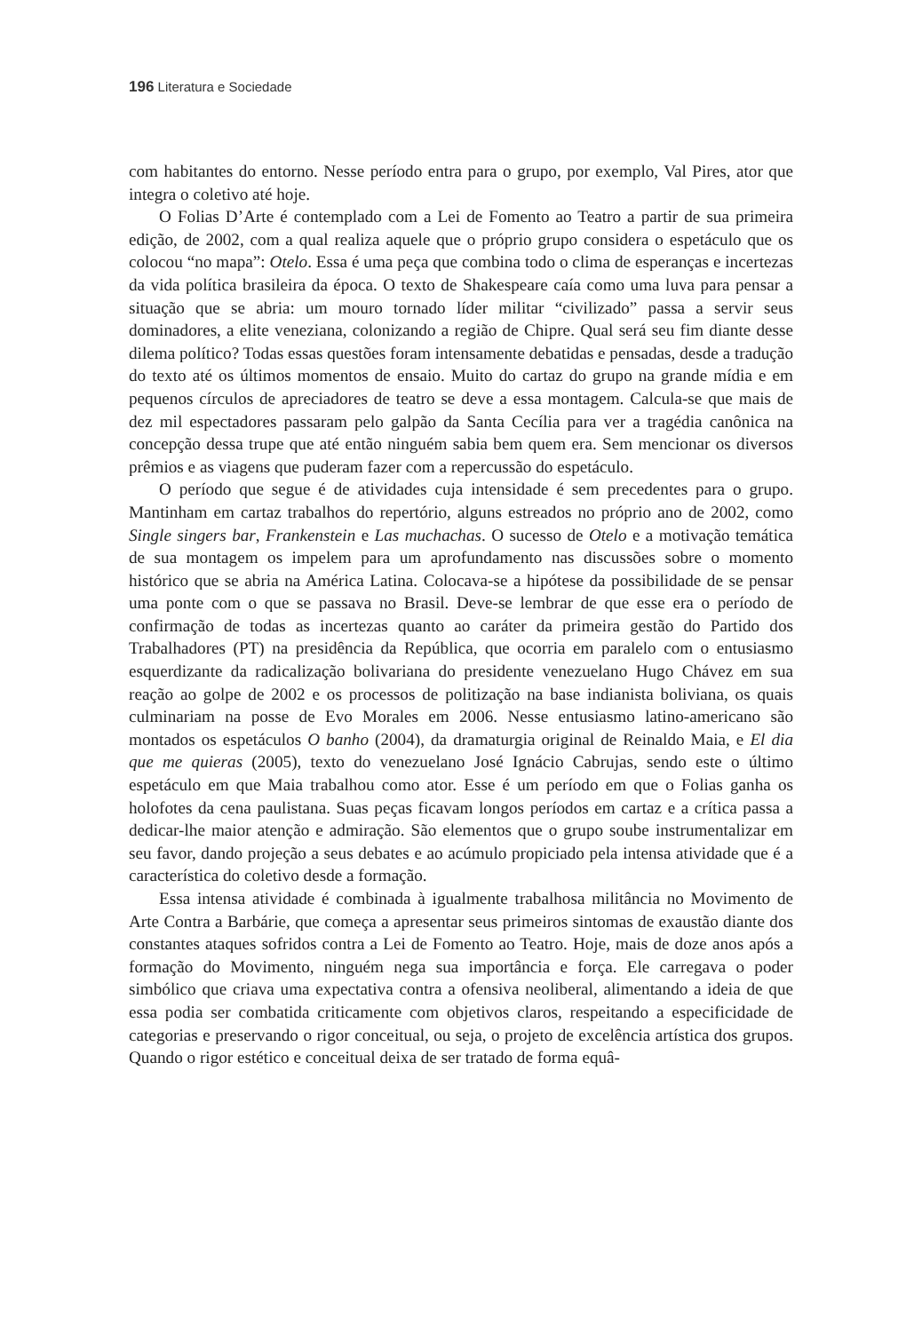196 Literatura e Sociedade
com habitantes do entorno. Nesse período entra para o grupo, por exemplo, Val Pires, ator que integra o coletivo até hoje.
O Folias D’Arte é contemplado com a Lei de Fomento ao Teatro a partir de sua primeira edição, de 2002, com a qual realiza aquele que o próprio grupo considera o espetáculo que os colocou “no mapa”: Otelo. Essa é uma peça que combina todo o clima de esperanças e incertezas da vida política brasileira da época. O texto de Shakespeare caía como uma luva para pensar a situação que se abria: um mouro tornado líder militar “civilizado” passa a servir seus dominadores, a elite veneziana, colonizando a região de Chipre. Qual será seu fim diante desse dilema político? Todas essas questões foram intensamente debatidas e pensadas, desde a tradução do texto até os últimos momentos de ensaio. Muito do cartaz do grupo na grande mídia e em pequenos círculos de apreciadores de teatro se deve a essa montagem. Calcula-se que mais de dez mil espectadores passaram pelo galpão da Santa Cecília para ver a tragédia canônica na concepção dessa trupe que até então ninguém sabia bem quem era. Sem mencionar os diversos prêmios e as viagens que puderam fazer com a repercussão do espetáculo.
O período que segue é de atividades cuja intensidade é sem precedentes para o grupo. Mantinham em cartaz trabalhos do repertório, alguns estreados no próprio ano de 2002, como Single singers bar, Frankenstein e Las muchachas. O sucesso de Otelo e a motivação temática de sua montagem os impelem para um aprofundamento nas discussões sobre o momento histórico que se abria na América Latina. Colocava-se a hipótese da possibilidade de se pensar uma ponte com o que se passava no Brasil. Deve-se lembrar de que esse era o período de confirmação de todas as incertezas quanto ao caráter da primeira gestão do Partido dos Trabalhadores (PT) na presidência da República, que ocorria em paralelo com o entusiasmo esquerdizante da radicalização bolivariana do presidente venezuelano Hugo Chávez em sua reação ao golpe de 2002 e os processos de politização na base indianista boliviana, os quais culminariam na posse de Evo Morales em 2006. Nesse entusiasmo latino-americano são montados os espetáculos O banho (2004), da dramaturgia original de Reinaldo Maia, e El dia que me quieras (2005), texto do venezuelano José Ignácio Cabrujas, sendo este o último espetáculo em que Maia trabalhou como ator. Esse é um período em que o Folias ganha os holofotes da cena paulistana. Suas peças ficavam longos períodos em cartaz e a crítica passa a dedicar-lhe maior atenção e admiração. São elementos que o grupo soube instrumentalizar em seu favor, dando projeção a seus debates e ao acúmulo propiciado pela intensa atividade que é a característica do coletivo desde a formação.
Essa intensa atividade é combinada à igualmente trabalhosa militância no Movimento de Arte Contra a Barbárie, que começa a apresentar seus primeiros sintomas de exaustão diante dos constantes ataques sofridos contra a Lei de Fomento ao Teatro. Hoje, mais de doze anos após a formação do Movimento, ninguém nega sua importância e força. Ele carregava o poder simbólico que criava uma expectativa contra a ofensiva neoliberal, alimentando a ideia de que essa podia ser combatida criticamente com objetivos claros, respeitando a especificidade de categorias e preservando o rigor conceitual, ou seja, o projeto de excelência artística dos grupos. Quando o rigor estético e conceitual deixa de ser tratado de forma equâ-